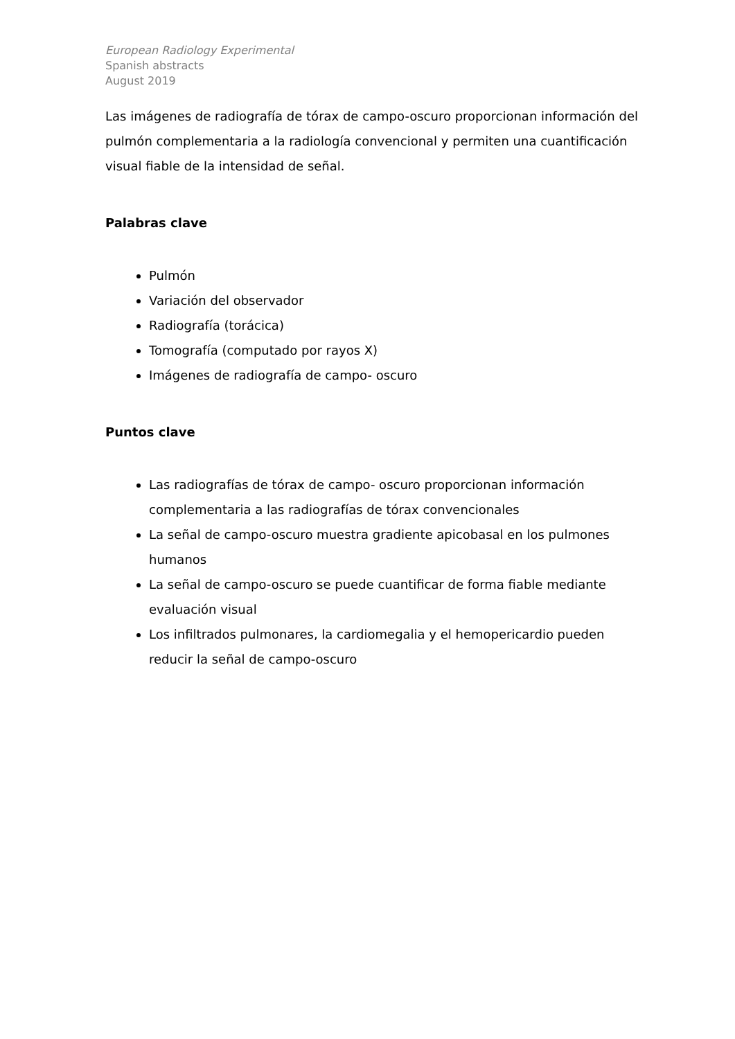European Radiology Experimental
Spanish abstracts
August 2019
Las imágenes de radiografía de tórax de campo-oscuro proporcionan información del pulmón complementaria a la radiología convencional y permiten una cuantificación visual fiable de la intensidad de señal.
Palabras clave
Pulmón
Variación del observador
Radiografía (torácica)
Tomografía (computado por rayos X)
Imágenes de radiografía de campo- oscuro
Puntos clave
Las radiografías de tórax de campo- oscuro proporcionan información complementaria a las radiografías de tórax convencionales
La señal de campo-oscuro muestra gradiente apicobasal en los pulmones humanos
La señal de campo-oscuro se puede cuantificar de forma fiable mediante evaluación visual
Los infiltrados pulmonares, la cardiomegalia y el hemopericardio pueden reducir la señal de campo-oscuro